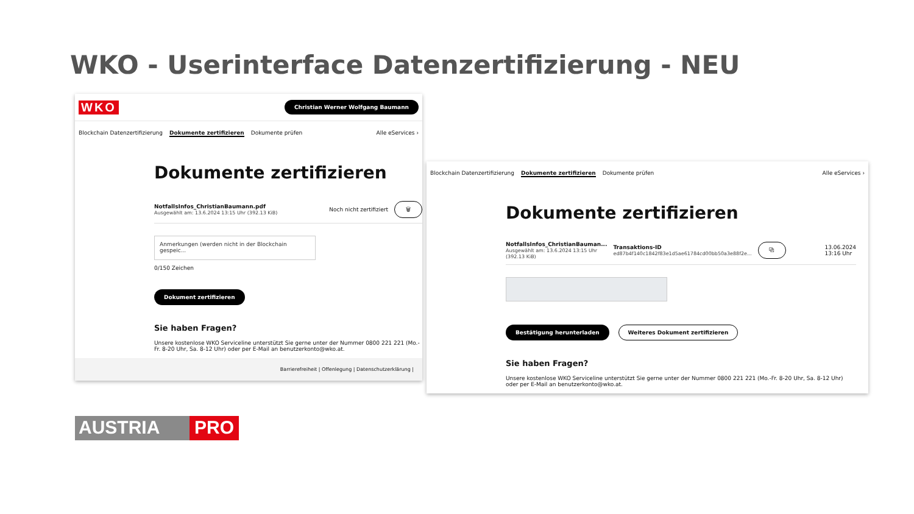WKO - Userinterface Datenzertifizierung - NEU
WKO Christian Werner Wolfgang Baumann
Blockchain Datenzertifizierung Dokumente zertifizieren Dokumente prüfen Alle eServices ›
Dokumente zertifizieren
NotfallsInfos_ChristianBaumann.pdf
Ausgewählt am: 13.6.2024 13:15 Uhr (392.13 KiB)
Noch nicht zertifiziert 🗑
Anmerkungen (werden nicht in der Blockchain gespeic...
0/150 Zeichen
Dokument zertifizieren
Sie haben Fragen?
Unsere kostenlose WKO Serviceline unterstützt Sie gerne unter der Nummer 0800 221 221 (Mo.-Fr. 8-20 Uhr, Sa. 8-12 Uhr) oder per E-Mail an benutzerkonto@wko.at.
Barrierefreiheit | Offenlegung | Datenschutzerklärung |
AUSTRIA PRO
Blockchain Datenzertifizierung Dokumente zertifizieren Dokumente prüfen Alle eServices ›
Dokumente zertifizieren
NotfallsInfos_ChristianBauman...
Ausgewählt am: 13.6.2024 13:15 Uhr
(392.13 KiB)
Transaktions-ID
ed87b4f140c1842f83e1d5ae61784cd00bb50a3e88f2e...
⧉ 13.06.2024
13:16 Uhr
Bestätigung herunterladen Weiteres Dokument zertifizieren
Sie haben Fragen?
Unsere kostenlose WKO Serviceline unterstützt Sie gerne unter der Nummer 0800 221 221 (Mo.-Fr. 8-20 Uhr, Sa. 8-12 Uhr) oder per E-Mail an benutzerkonto@wko.at.